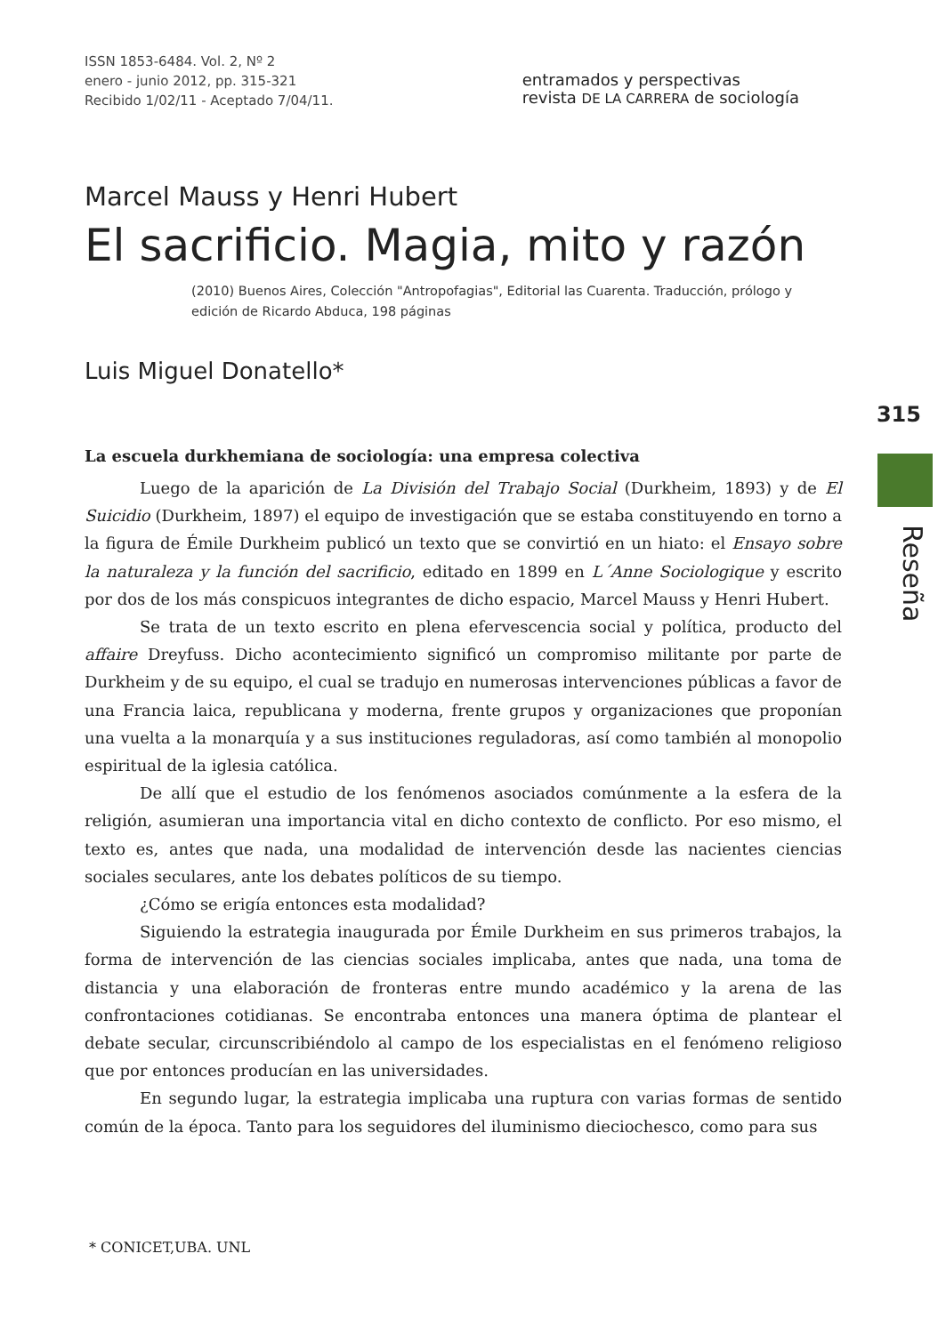ISSN 1853-6484. Vol. 2, Nº 2
enero - junio 2012, pp. 315-321
Recibido 1/02/11 - Aceptado 7/04/11.
entramados y perspectivas
revista DE LA CARRERA de sociología
Marcel Mauss y Henri Hubert
El sacrificio. Magia, mito y razón
(2010) Buenos Aires, Colección "Antropofagias", Editorial las Cuarenta. Traducción, prólogo y edición de Ricardo Abduca, 198 páginas
Luis Miguel Donatello*
La escuela durkhemiana de sociología: una empresa colectiva
Luego de la aparición de La División del Trabajo Social (Durkheim, 1893) y de El Suicidio (Durkheim, 1897) el equipo de investigación que se estaba constituyendo en torno a la figura de Émile Durkheim publicó un texto que se convirtió en un hiato: el Ensayo sobre la naturaleza y la función del sacrificio, editado en 1899 en L´Anne Sociologique y escrito por dos de los más conspicuos integrantes de dicho espacio, Marcel Mauss y Henri Hubert.
Se trata de un texto escrito en plena efervescencia social y política, producto del affaire Dreyfuss. Dicho acontecimiento significó un compromiso militante por parte de Durkheim y de su equipo, el cual se tradujo en numerosas intervenciones públicas a favor de una Francia laica, republicana y moderna, frente grupos y organizaciones que proponían una vuelta a la monarquía y a sus instituciones reguladoras, así como también al monopolio espiritual de la iglesia católica.
De allí que el estudio de los fenómenos asociados comúnmente a la esfera de la religión, asumieran una importancia vital en dicho contexto de conflicto. Por eso mismo, el texto es, antes que nada, una modalidad de intervención desde las nacientes ciencias sociales seculares, ante los debates políticos de su tiempo.
¿Cómo se erigía entonces esta modalidad?
Siguiendo la estrategia inaugurada por Émile Durkheim en sus primeros trabajos, la forma de intervención de las ciencias sociales implicaba, antes que nada, una toma de distancia y una elaboración de fronteras entre mundo académico y la arena de las confrontaciones cotidianas. Se encontraba entonces una manera óptima de plantear el debate secular, circunscribiéndolo al campo de los especialistas en el fenómeno religioso que por entonces producían en las universidades.
En segundo lugar, la estrategia implicaba una ruptura con varias formas de sentido común de la época. Tanto para los seguidores del iluminismo dieciochesco, como para sus
* CONICET,UBA. UNL
315
Reseña